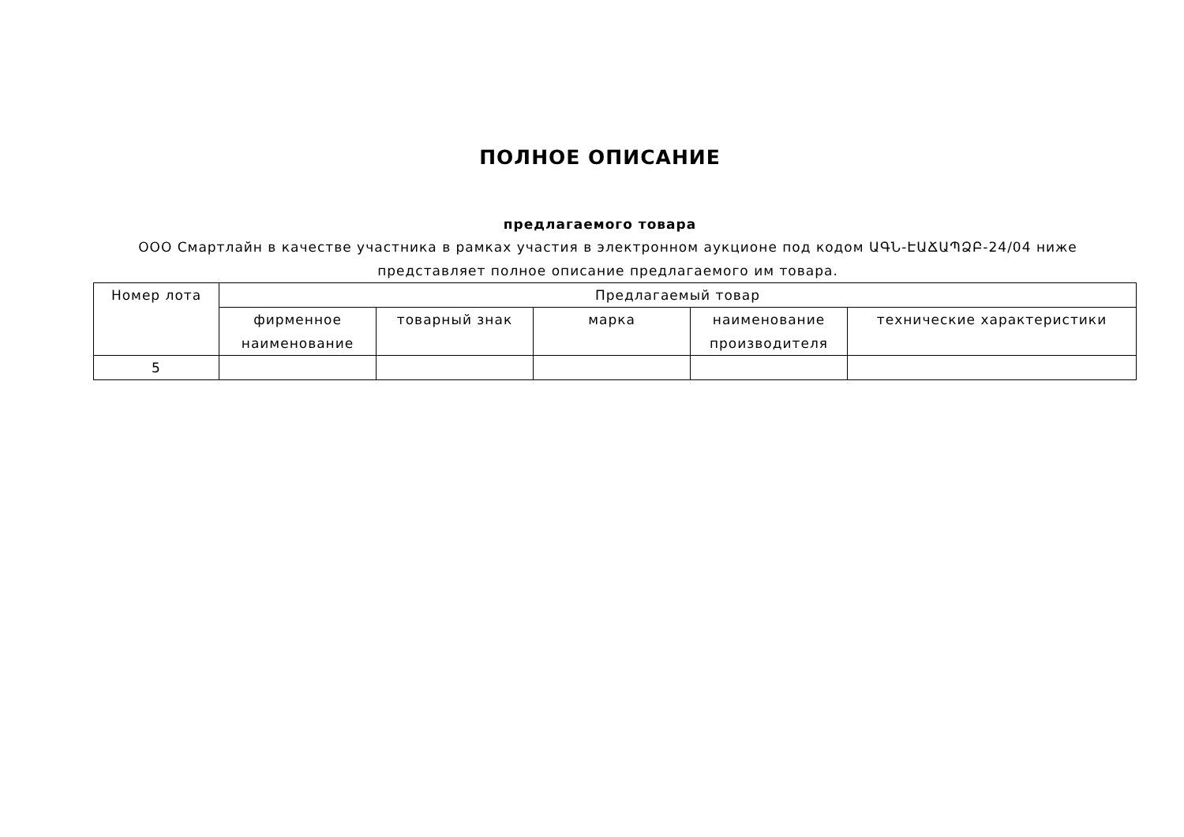ПОЛНОЕ ОПИСАНИЕ
предлагаемого товара
ООО Смартлайн в качестве участника в рамках участия в электронном аукционе под кодом ԱԳՆ-ԷԱՃԱՊՁԲ-24/04 ниже представляет полное описание предлагаемого им товара.
| Номер лота | Предлагаемый товар | | | | |
| --- | --- | --- | --- | --- | --- |
| | фирменное наименование | товарный знак | марка | наименование производителя | технические характеристики |
| 5 | | | | | |